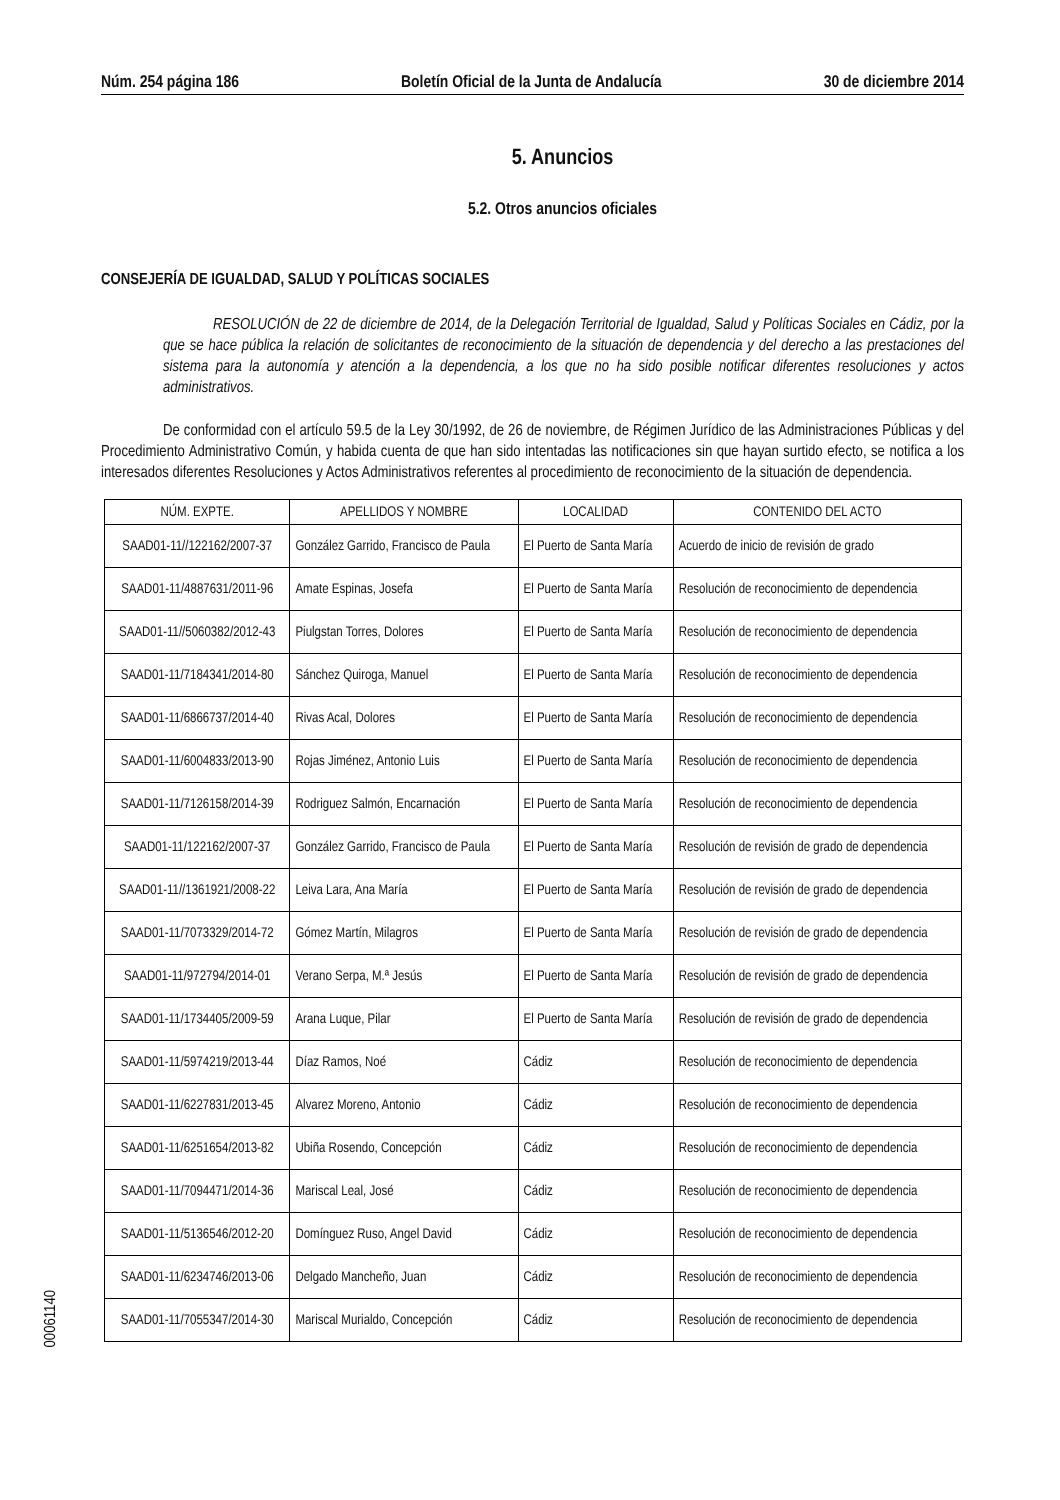Núm. 254 página 186 Boletín Oficial de la Junta de Andalucía 30 de diciembre 2014
5. Anuncios
5.2. Otros anuncios oficiales
CONSEJERÍA DE IGUALDAD, SALUD Y POLÍTICAS SOCIALES
RESOLUCIÓN de 22 de diciembre de 2014, de la Delegación Territorial de Igualdad, Salud y Políticas Sociales en Cádiz, por la que se hace pública la relación de solicitantes de reconocimiento de la situación de dependencia y del derecho a las prestaciones del sistema para la autonomía y atención a la dependencia, a los que no ha sido posible notificar diferentes resoluciones y actos administrativos.
De conformidad con el artículo 59.5 de la Ley 30/1992, de 26 de noviembre, de Régimen Jurídico de las Administraciones Públicas y del Procedimiento Administrativo Común, y habida cuenta de que han sido intentadas las notificaciones sin que hayan surtido efecto, se notifica a los interesados diferentes Resoluciones y Actos Administrativos referentes al procedimiento de reconocimiento de la situación de dependencia.
| NÚM. EXPTE. | APELLIDOS Y NOMBRE | LOCALIDAD | CONTENIDO DEL ACTO |
| --- | --- | --- | --- |
| SAAD01-11//122162/2007-37 | González Garrido, Francisco de Paula | El Puerto de Santa María | Acuerdo de inicio de revisión de grado |
| SAAD01-11/4887631/2011-96 | Amate Espinas, Josefa | El Puerto de Santa María | Resolución de reconocimiento de dependencia |
| SAAD01-11//5060382/2012-43 | Piulgstan Torres, Dolores | El Puerto de Santa María | Resolución de reconocimiento de dependencia |
| SAAD01-11/7184341/2014-80 | Sánchez Quiroga, Manuel | El Puerto de Santa María | Resolución de reconocimiento de dependencia |
| SAAD01-11/6866737/2014-40 | Rivas Acal, Dolores | El Puerto de Santa María | Resolución de reconocimiento de dependencia |
| SAAD01-11/6004833/2013-90 | Rojas Jiménez, Antonio Luis | El Puerto de Santa María | Resolución de reconocimiento de dependencia |
| SAAD01-11/7126158/2014-39 | Rodriguez Salmón, Encarnación | El Puerto de Santa María | Resolución de reconocimiento de dependencia |
| SAAD01-11/122162/2007-37 | González Garrido, Francisco de Paula | El Puerto de Santa María | Resolución de revisión de grado de dependencia |
| SAAD01-11//1361921/2008-22 | Leiva Lara, Ana María | El Puerto de Santa María | Resolución de revisión de grado de dependencia |
| SAAD01-11/7073329/2014-72 | Gómez Martín, Milagros | El Puerto de Santa María | Resolución de revisión de grado de dependencia |
| SAAD01-11/972794/2014-01 | Verano Serpa, M.ª Jesús | El Puerto de Santa María | Resolución de revisión de grado de dependencia |
| SAAD01-11/1734405/2009-59 | Arana Luque, Pilar | El Puerto de Santa María | Resolución de revisión de grado de dependencia |
| SAAD01-11/5974219/2013-44 | Díaz Ramos, Noé | Cádiz | Resolución de reconocimiento de dependencia |
| SAAD01-11/6227831/2013-45 | Alvarez Moreno, Antonio | Cádiz | Resolución de reconocimiento de dependencia |
| SAAD01-11/6251654/2013-82 | Ubiña Rosendo, Concepción | Cádiz | Resolución de reconocimiento de dependencia |
| SAAD01-11/7094471/2014-36 | Mariscal Leal, José | Cádiz | Resolución de reconocimiento de dependencia |
| SAAD01-11/5136546/2012-20 | Domínguez Ruso, Angel David | Cádiz | Resolución de reconocimiento de dependencia |
| SAAD01-11/6234746/2013-06 | Delgado Mancheño, Juan | Cádiz | Resolución de reconocimiento de dependencia |
| SAAD01-11/7055347/2014-30 | Mariscal Murialdo, Concepción | Cádiz | Resolución de reconocimiento de dependencia |
00061140